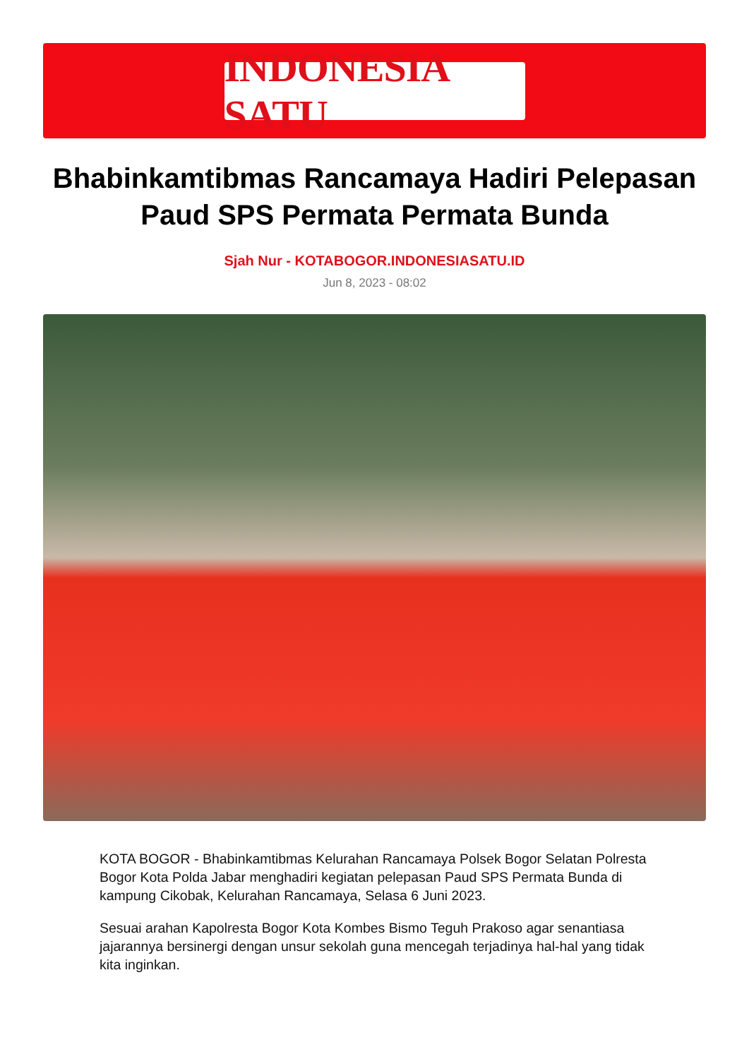INDONESIA SATU
Bhabinkamtibmas Rancamaya Hadiri Pelepasan Paud SPS Permata Permata Bunda
Sjah Nur - KOTABOGOR.INDONESIASATU.ID
Jun 8, 2023 - 08:02
KOTA BOGOR - Bhabinkamtibmas Kelurahan Rancamaya Polsek Bogor Selatan Polresta Bogor Kota Polda Jabar menghadiri kegiatan pelepasan Paud SPS Permata Bunda di kampung Cikobak, Kelurahan Rancamaya, Selasa 6 Juni 2023.
Sesuai arahan Kapolresta Bogor Kota Kombes Bismo Teguh Prakoso agar senantiasa jajarannya bersinergi dengan unsur sekolah guna mencegah terjadinya hal-hal yang tidak kita inginkan.